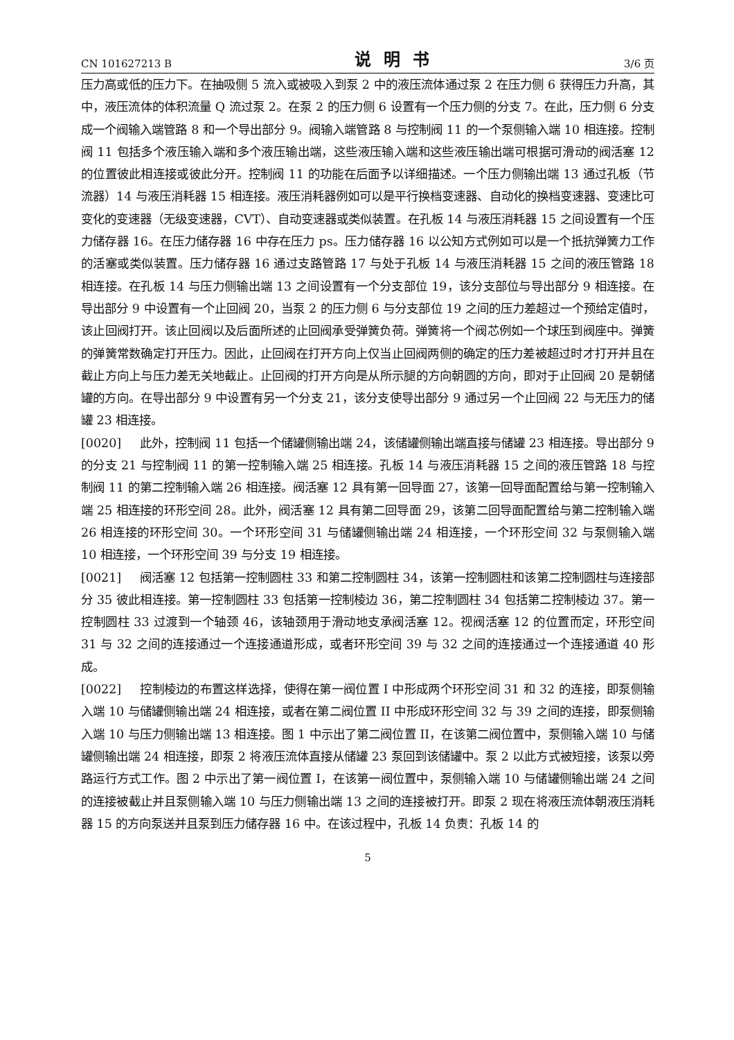CN 101627213 B 说明书 3/6 页
压力高或低的压力下。在抽吸侧 5 流入或被吸入到泵 2 中的液压流体通过泵 2 在压力侧 6 获得压力升高，其中，液压流体的体积流量 Q 流过泵 2。在泵 2 的压力侧 6 设置有一个压力侧的分支 7。在此，压力侧 6 分支成一个阀输入端管路 8 和一个导出部分 9。阀输入端管路 8 与控制阀 11 的一个泵侧输入端 10 相连接。控制阀 11 包括多个液压输入端和多个液压输出端，这些液压输入端和这些液压输出端可根据可滑动的阀活塞 12 的位置彼此相连接或彼此分开。控制阀 11 的功能在后面予以详细描述。一个压力侧输出端 13 通过孔板（节流器）14 与液压消耗器 15 相连接。液压消耗器例如可以是平行换档变速器、自动化的换档变速器、变速比可变化的变速器（无级变速器，CVT）、自动变速器或类似装置。在孔板 14 与液压消耗器 15 之间设置有一个压力储存器 16。在压力储存器 16 中存在压力 ps。压力储存器 16 以公知方式例如可以是一个抵抗弹簧力工作的活塞或类似装置。压力储存器 16 通过支路管路 17 与处于孔板 14 与液压消耗器 15 之间的液压管路 18 相连接。在孔板 14 与压力侧输出端 13 之间设置有一个分支部位 19，该分支部位与导出部分 9 相连接。在导出部分 9 中设置有一个止回阀 20，当泵 2 的压力侧 6 与分支部位 19 之间的压力差超过一个预给定值时，该止回阀打开。该止回阀以及后面所述的止回阀承受弹簧负荷。弹簧将一个阀芯例如一个球压到阀座中。弹簧的弹簧常数确定打开压力。因此，止回阀在打开方向上仅当止回阀两侧的确定的压力差被超过时才打开并且在截止方向上与压力差无关地截止。止回阀的打开方向是从所示腿的方向朝圆的方向，即对于止回阀 20 是朝储罐的方向。在导出部分 9 中设置有另一个分支 21，该分支使导出部分 9 通过另一个止回阀 22 与无压力的储罐 23 相连接。
[0020] 此外，控制阀 11 包括一个储罐侧输出端 24，该储罐侧输出端直接与储罐 23 相连接。导出部分 9 的分支 21 与控制阀 11 的第一控制输入端 25 相连接。孔板 14 与液压消耗器 15 之间的液压管路 18 与控制阀 11 的第二控制输入端 26 相连接。阀活塞 12 具有第一回导面 27，该第一回导面配置给与第一控制输入端 25 相连接的环形空间 28。此外，阀活塞 12 具有第二回导面 29，该第二回导面配置给与第二控制输入端 26 相连接的环形空间 30。一个环形空间 31 与储罐侧输出端 24 相连接，一个环形空间 32 与泵侧输入端 10 相连接，一个环形空间 39 与分支 19 相连接。
[0021] 阀活塞 12 包括第一控制圆柱 33 和第二控制圆柱 34，该第一控制圆柱和该第二控制圆柱与连接部分 35 彼此相连接。第一控制圆柱 33 包括第一控制棱边 36，第二控制圆柱 34 包括第二控制棱边 37。第一控制圆柱 33 过渡到一个轴颈 46，该轴颈用于滑动地支承阀活塞 12。视阀活塞 12 的位置而定，环形空间 31 与 32 之间的连接通过一个连接通道形成，或者环形空间 39 与 32 之间的连接通过一个连接通道 40 形成。
[0022] 控制棱边的布置这样选择，使得在第一阀位置 I 中形成两个环形空间 31 和 32 的连接，即泵侧输入端 10 与储罐侧输出端 24 相连接，或者在第二阀位置 II 中形成环形空间 32 与 39 之间的连接，即泵侧输入端 10 与压力侧输出端 13 相连接。图 1 中示出了第二阀位置 II，在该第二阀位置中，泵侧输入端 10 与储罐侧输出端 24 相连接，即泵 2 将液压流体直接从储罐 23 泵回到该储罐中。泵 2 以此方式被短接，该泵以旁路运行方式工作。图 2 中示出了第一阀位置 I，在该第一阀位置中，泵侧输入端 10 与储罐侧输出端 24 之间的连接被截止并且泵侧输入端 10 与压力侧输出端 13 之间的连接被打开。即泵 2 现在将液压流体朝液压消耗器 15 的方向泵送并且泵到压力储存器 16 中。在该过程中，孔板 14 负责：孔板 14 的
5